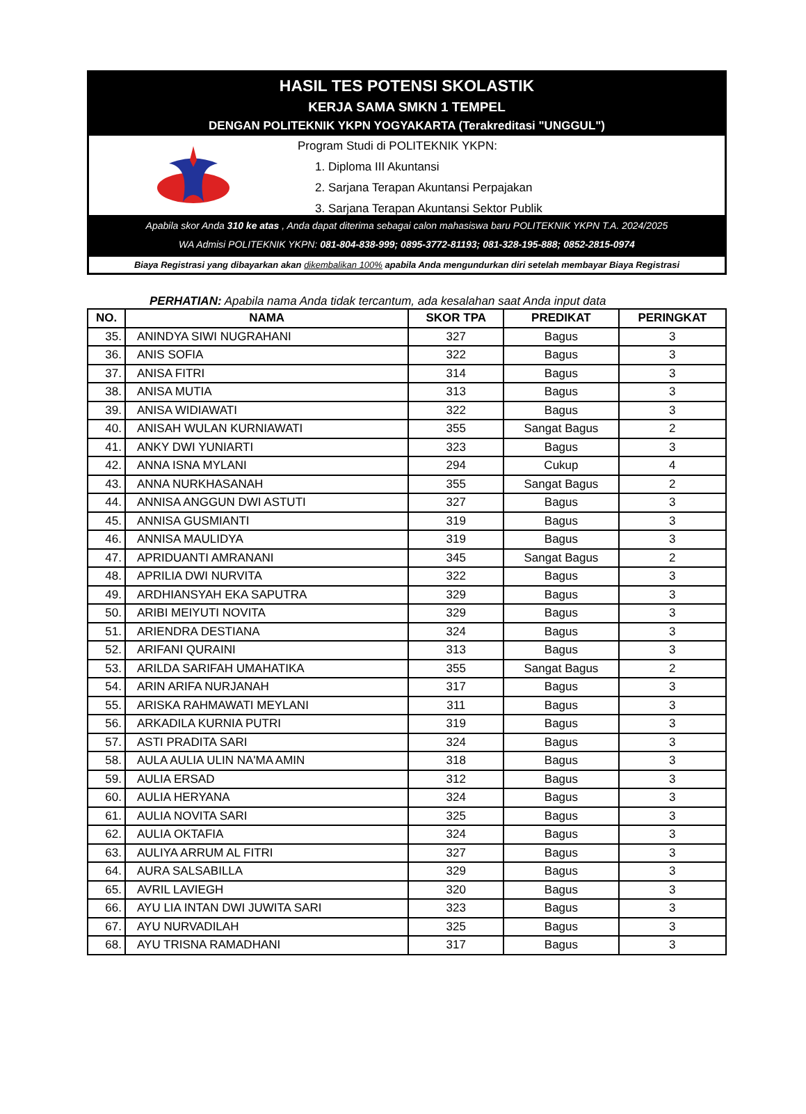HASIL TES POTENSI SKOLASTIK
KERJA SAMA SMKN 1 TEMPEL
DENGAN POLITEKNIK YKPN YOGYAKARTA (Terakreditasi "UNGGUL")
Program Studi di POLITEKNIK YKPN:
1. Diploma III Akuntansi
2. Sarjana Terapan Akuntansi Perpajakan
3. Sarjana Terapan Akuntansi Sektor Publik
Apabila skor Anda 310 ke atas , Anda dapat diterima sebagai calon mahasiswa baru POLITEKNIK YKPN T.A. 2024/2025
WA Admisi POLITEKNIK YKPN: 081-804-838-999; 0895-3772-81193; 081-328-195-888; 0852-2815-0974
Biaya Registrasi yang dibayarkan akan dikembalikan 100% apabila Anda mengundurkan diri setelah membayar Biaya Registrasi
PERHATIAN: Apabila nama Anda tidak tercantum, ada kesalahan saat Anda input data
| NO. | NAMA | SKOR TPA | PREDIKAT | PERINGKAT |
| --- | --- | --- | --- | --- |
| 35. | ANINDYA SIWI NUGRAHANI | 327 | Bagus | 3 |
| 36. | ANIS SOFIA | 322 | Bagus | 3 |
| 37. | ANISA FITRI | 314 | Bagus | 3 |
| 38. | ANISA MUTIA | 313 | Bagus | 3 |
| 39. | ANISA WIDIAWATI | 322 | Bagus | 3 |
| 40. | ANISAH WULAN KURNIAWATI | 355 | Sangat Bagus | 2 |
| 41. | ANKY DWI YUNIARTI | 323 | Bagus | 3 |
| 42. | ANNA ISNA MYLANI | 294 | Cukup | 4 |
| 43. | ANNA NURKHASANAH | 355 | Sangat Bagus | 2 |
| 44. | ANNISA ANGGUN DWI ASTUTI | 327 | Bagus | 3 |
| 45. | ANNISA GUSMIANTI | 319 | Bagus | 3 |
| 46. | ANNISA MAULIDYA | 319 | Bagus | 3 |
| 47. | APRIDUANTI AMRANANI | 345 | Sangat Bagus | 2 |
| 48. | APRILIA DWI NURVITA | 322 | Bagus | 3 |
| 49. | ARDHIANSYAH EKA SAPUTRA | 329 | Bagus | 3 |
| 50. | ARIBI MEIYUTI NOVITA | 329 | Bagus | 3 |
| 51. | ARIENDRA DESTIANA | 324 | Bagus | 3 |
| 52. | ARIFANI QURAINI | 313 | Bagus | 3 |
| 53. | ARILDA SARIFAH UMAHATIKA | 355 | Sangat Bagus | 2 |
| 54. | ARIN ARIFA NURJANAH | 317 | Bagus | 3 |
| 55. | ARISKA RAHMAWATI MEYLANI | 311 | Bagus | 3 |
| 56. | ARKADILA KURNIA PUTRI | 319 | Bagus | 3 |
| 57. | ASTI PRADITA SARI | 324 | Bagus | 3 |
| 58. | AULA AULIA ULIN NA'MA AMIN | 318 | Bagus | 3 |
| 59. | AULIA ERSAD | 312 | Bagus | 3 |
| 60. | AULIA HERYANA | 324 | Bagus | 3 |
| 61. | AULIA NOVITA SARI | 325 | Bagus | 3 |
| 62. | AULIA OKTAFIA | 324 | Bagus | 3 |
| 63. | AULIYA ARRUM AL FITRI | 327 | Bagus | 3 |
| 64. | AURA SALSABILLA | 329 | Bagus | 3 |
| 65. | AVRIL LAVIEGH | 320 | Bagus | 3 |
| 66. | AYU LIA INTAN DWI JUWITA SARI | 323 | Bagus | 3 |
| 67. | AYU NURVADILAH | 325 | Bagus | 3 |
| 68. | AYU TRISNA RAMADHANI | 317 | Bagus | 3 |